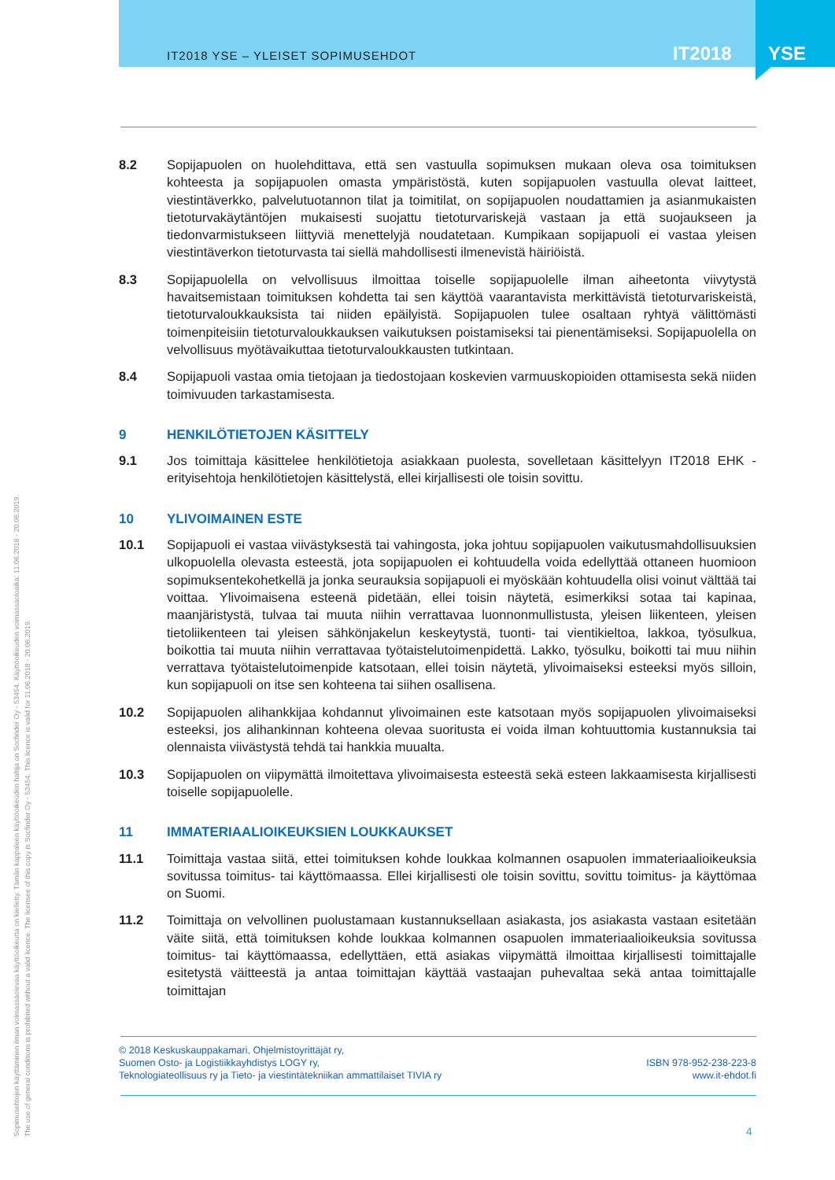IT2018 YSE – YLEISET SOPIMUSEHDOT
IT2018 YSE
Sopimusehtojen käyttäminen ilman voimassaolevaa käyttöoikeutta on kielletty. Tämän kappaleen käyttöoikeuden haltija on Socfinder Oy - 53454. Käyttöoikeuden voimassaoloaika: 11.06.2018 - 20.06.2019.
The use of general conditions is prohibited without a valid licence. The licensee of this copy is Socfinder Oy - 53454. This licence is valid for 11.06.2018 - 20.06.2019.
8.2 Sopijapuolen on huolehdittava, että sen vastuulla sopimuksen mukaan oleva osa toimituksen kohteesta ja sopijapuolen omasta ympäristöstä, kuten sopijapuolen vastuulla olevat laitteet, viestintäverkko, palvelutuotannon tilat ja toimitilat, on sopijapuolen noudattamien ja asianmukaisten tietoturvakäytäntöjen mukaisesti suojattu tietoturvariskejä vastaan ja että suojaukseen ja tiedonvarmistukseen liittyviä menettelyjä noudatetaan. Kumpikaan sopijapuoli ei vastaa yleisen viestintäverkon tietoturvasta tai siellä mahdollisesti ilmenevistä häiriöistä.
8.3 Sopijapuolella on velvollisuus ilmoittaa toiselle sopijapuolelle ilman aiheetonta viivytystä havaitsemistaan toimituksen kohdetta tai sen käyttöä vaarantavista merkittävistä tietoturvariskeistä, tietoturvaloukkauksista tai niiden epäilyistä. Sopijapuolen tulee osaltaan ryhtyä välittömästi toimenpiteisiin tietoturvaloukkauksen vaikutuksen poistamiseksi tai pienentämiseksi. Sopijapuolella on velvollisuus myötävaikuttaa tietoturvaloukkausten tutkintaan.
8.4 Sopijapuoli vastaa omia tietojaan ja tiedostojaan koskevien varmuuskopioiden ottamisesta sekä niiden toimivuuden tarkastamisesta.
9 HENKILÖTIETOJEN KÄSITTELY
9.1 Jos toimittaja käsittelee henkilötietoja asiakkaan puolesta, sovelletaan käsittelyyn IT2018 EHK -erityisehtoja henkilötietojen käsittelystä, ellei kirjallisesti ole toisin sovittu.
10 YLIVOIMAINEN ESTE
10.1 Sopijapuoli ei vastaa viivästyksestä tai vahingosta, joka johtuu sopijapuolen vaikutusmahdollisuuksien ulkopuolella olevasta esteestä, jota sopijapuolen ei kohtuudella voida edellyttää ottaneen huomioon sopimuksentekohetkellä ja jonka seurauksia sopijapuoli ei myöskään kohtuudella olisi voinut välttää tai voittaa. Ylivoimaisena esteenä pidetään, ellei toisin näytetä, esimerkiksi sotaa tai kapinaa, maanjäristystä, tulvaa tai muuta niihin verrattavaa luonnonmullistusta, yleisen liikenteen, yleisen tietoliikenteen tai yleisen sähkönjakelun keskeytystä, tuonti- tai vientikieltoa, lakkoa, työsulkua, boikottia tai muuta niihin verrattavaa työtaistelutoimenpidettä. Lakko, työsulku, boikotti tai muu niihin verrattava työtaistelutoimenpide katsotaan, ellei toisin näytetä, ylivoimaiseksi esteeksi myös silloin, kun sopijapuoli on itse sen kohteena tai siihen osallisena.
10.2 Sopijapuolen alihankkijaa kohdannut ylivoimainen este katsotaan myös sopijapuolen ylivoimaiseksi esteeksi, jos alihankinnan kohteena olevaa suoritusta ei voida ilman kohtuuttomia kustannuksia tai olennaista viivästystä tehdä tai hankkia muualta.
10.3 Sopijapuolen on viipymättä ilmoitettava ylivoimaisesta esteestä sekä esteen lakkaamisesta kirjallisesti toiselle sopijapuolelle.
11 IMMATERIAALIOIKEUKSIEN LOUKKAUKSET
11.1 Toimittaja vastaa siitä, ettei toimituksen kohde loukkaa kolmannen osapuolen immateriaalioikeuksia sovitussa toimitus- tai käyttömaassa. Ellei kirjallisesti ole toisin sovittu, sovittu toimitus- ja käyttömaa on Suomi.
11.2 Toimittaja on velvollinen puolustamaan kustannuksellaan asiakasta, jos asiakasta vastaan esitetään väite siitä, että toimituksen kohde loukkaa kolmannen osapuolen immateriaalioikeuksia sovitussa toimitus- tai käyttömaassa, edellyttäen, että asiakas viipymättä ilmoittaa kirjallisesti toimittajalle esitetystä väitteestä ja antaa toimittajan käyttää vastaajan puhevaltaa sekä antaa toimittajalle toimittajan
© 2018 Keskuskauppakamari, Ohjelmistoyrittäjät ry,
Suomen Osto- ja Logistiikkayhdistys LOGY ry,
Teknologiateollisuus ry ja Tieto- ja viestintätekniikan ammattilaiset TIVIA ry
ISBN 978-952-238-223-8
www.it-ehdot.fi
4